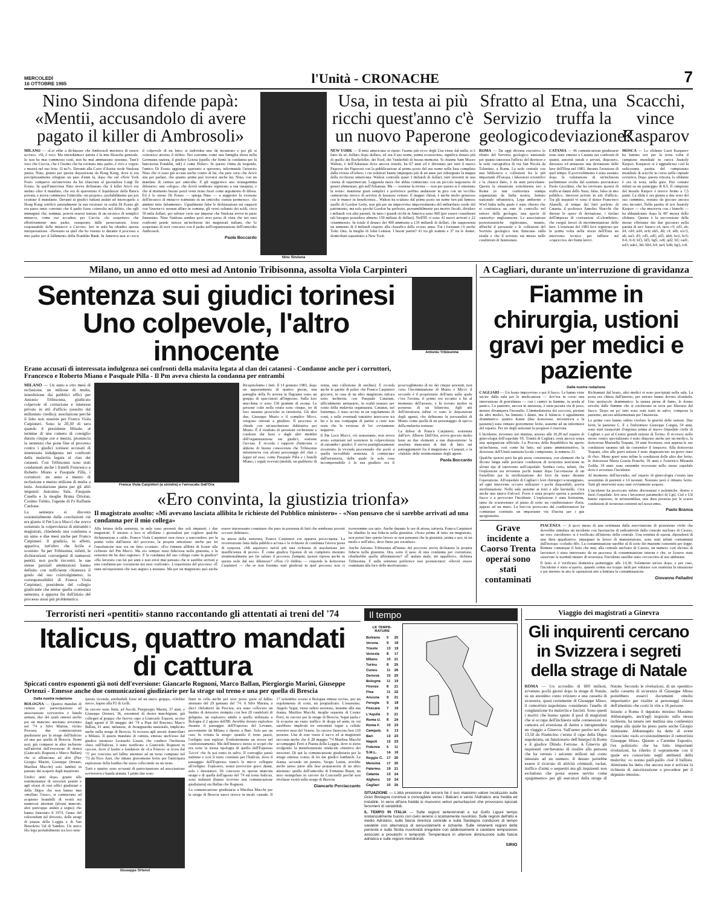MERCOLEDÌ
16 OTTOBRE 1985
l'Unità - CRONACHE
7
Nino Sindona difende papà: «Mentii, accusandolo di avere pagato il killer di Ambrosoli»
MILANO — «Lei ebbe a dichiarare che Ambrosoli meritava di essere ucciso». «Sì, è vero. Ma intendiamoci questa è la mia filosofia generale. Io non ho mai commesso reati, non ho mai ammazzato nessuno. Tant'è vero che Cuccia, che è l'uomo che ha rovinato mio padre, è vivo e vegeto e morirà nel suo letto. O no?». Davanti alla Corte d'Assise siede Sindona junior, Nino, giunto per questa deposizione da Hong Kong, dove si era precipitosamente rifugiato un paio d'anni fa, dopo che sul «New York Post» comparve un'intervista da lui rilasciata al giornalista Luigi Di Fonzo. In quell'intervista Nino aveva dichiarato che il killer Aricò era andato oltre il mandato, che era di spaventare il liquidatore della Banca privata, e aveva commesso l'omicidio «in proprio», probabilmente per poi ricattare il mandante. Davanti ai giudici italiani andati ad interrogarlo a Hong Kong rettificò parzialmente la sua versione: in realtà Di Fonzo gli era parso tanto convinto che il padre fosse coinvolto nel delitto, che egli immaginò che, semmai, poteva essersi trattato di un incarico di semplici minacce, come era accaduto per Cuccia. «Io sospettavo che effettivamente mio padre, esasperato dalle persecuzioni, fosse responsabile delle minacce a Cuccia». Ieri in aula ha ribadito questa interpretazione. «Nessuno sa quel che ho vissuto io durante il processo a mio padre per il fallimento della Franklin Bank. In America non si cerca il colpevole di un fatto; si individua uno da incastrare e poi gli si costruisce attorno il delitto. Noi eravamo come una famiglia ebrea nella Germania nazista, il giudice Griesa (quello che firmò la condanna per la bancarotta Franklin, ndr) è come Hitler». In questo clima da tregenda, l'amico Di Fonzo aggiunge spavento a spavento, informando l'atterrito Nino che ci sono già accuse anche contro di lui, che pare certo che Aricò stia per parlare, che quanto prima può trovarsi anche lui, Nino, con un mandato di cattura per omicidio. E gli suggerisce uno stratagemma difensivo: uno «sfogo», che dovrà sembrare registrato a sua insaputa, e che al momento buono potrà venir tirato fuori come argomento di difesa. Ed è lo stesso Di Fonzo — spiega Nino — a suggerire la versione dell'incarico di minacce tramutato in un omicidio «senza permesso». «Io ammisi tutto falsamente». Ugualmente false le dichiarazioni sui rapporti con Venetucci: nessun affare in comune, gli versò soltanto dei soldi, circa 50 mila dollari, per salvare certe sue imprese che Sindona aveva in parte finanziato. Nino Sindona sembra però aver perso di vista che nei suoi confronti pende tuttora un'inchiesta dei magistrati italiani, che lo sospettano di aver concorso con il padre nell'organizzazione dell'omicidio Ambrosoli.
Paola Boccardo
Nino Sindona
Usa, in testa ai più ricchi quest'anno c'è un nuovo Paperone
NEW YORK — Il mito americano si ripete: l'uomo più ricco degli Usa viene dal nulla, si è fatto da sé, dollaro dopo dollaro, ed ora il suo nome, prima sconosciuto, significa denaro più di quello dei Rockefeller, dei Ford, dei Vanderbilt di buona memoria. Si chiama Sam Moore Walton, è dell'Arkansas dove ancora risiede, ha 67 anni ed è diventato per tutti il nuovo Paperon dei Paperoni con la pubblicazione al primo posto del suo nome nella lista compilata dalla rivista «Forbes» i cui redattori hanno impiegato più di un anno per ridisegnare la mappa della ricchezza americana. Walton controlla quasi 3 miliardi di dollari, tutti investiti in una catena di supermercati. Leggenda narra che abbia cominciato con un piccolo negozietto di generi alimentari, giù nell'Arkansas. Ma — sostiene la rivista — non per questo si è «montato la testa»: mantiene gusti semplici e preferisce perfino andarsene in giro con un vecchio camioncino invece di servirsi di lussuose vetture. E magari chissà, è anche molto generoso con le mance in beneficenza... Walton ha scalzato dal primo posto un nome ben più famoso quello di Gordon Getty, non già per un improvviso impoverimento del miliardario erede del patrimonio, ma solo perché Gordon ha preferito, presumibilmente per motivi fiscali, dividere i miliardi con altri parenti. In tutto i grandi ricchi in America sono 400 (per essere considerati tali bisogna possedere almeno 150 milioni di dollari). Nell'85 ci sono 42 nuovi arrivati e 22 «riammessi». In totale il denaro dei 400 ammonta a 134 miliardi di dollari, che rappresenta un aumento di 9 miliardi rispetto alla classifica dello scorso anno. Tra i fortunati c'è anche Yoko Ono, la moglie di John Lennon. I buoni partiti? 41 tra gli uomini e 37 tra le donne, domiciliati soprattutto a New York.
Sfratto al Servizio geologico
ROMA — Da oggi diventa esecutivo lo sfratto del Servizio geologico nazionale per quanto interessa l'ufficio del direttore e la sede cartografica di via San Nicola da Tolentino, a Roma. La sede centrale con una biblioteca e collezioni fra le più importanti d'Europa, i laboratori scientifici e la «banca dati», è da anni pericolante. Questa la situazione sottolineata ieri a Roma in una conferenza stampa organizzata da Italia nostra, Istituto nazionale urbanistica, Lega ambiente e Wwf Italia nella quale è stato chiesto che si costituisca un ente di controllo nel settore della geologia, una specie di «autority» anglosassone. Le associazioni protezionistiche vigileranno, intanto, affinché il personale e le collezioni del Servizio geologico non finiscano sulla strada e che il servizio sia messo nelle condizioni di funzionare.
Etna, una truffa la deviazione?
CATANIA — 46 comunicazioni giudiziarie sono state emesse a Catania nei confronti di quanti, autorità statali e privati, disposero, diressero ed attuarono una deviazione delle lave dell'Etna nel 1983, durante l'eruzione di quel tempo. Il provvedimento è stato assunto dopo la valutazione di un'inchiesta preliminare svolta dal sostituto procuratore Paolo Giordano, che ha ravvisato ipotesi di truffa ai danni dello Stato, falso, falso in atto pubblico, interessi privati in atti d'ufficio. Tra gli inquisiti vi sono il dottor Francesco Abatelli, al tempo dei fatti prefetto di Catania, il professor Amedeo Sbacchi che diresse le opere di deviazione, i titolari dell'impresa di costruzioni «Colombrita», che eseguì lavori di movimentazione delle lave. L'eruzione del 1983 fece registrare per la prima volta nella storia dell'Etna un intervento tecnico per influire sul «capriccio» dei fiumi lavici.
Scacchi, vince Kasparov
MOSCA — Lo sfidante Garri Kasparov ha battuto ieri per la terza volta il campione mondiale in carica Anatoly Karpov. Kasparov si è aggiudicato così la sedicesima partita del campionato mondiale di scacchi in corso nella capitale sovietica. Dopo questa vittoria, lo sfidante è ora in testa, nella gara. Può contare infatti su un punteggio di 8,5. Il campione del mondo Karpov è invece fermo a 7,5 punti. La sfida è ora giunta a due terzi del suo cammino, restano da giocare ancora otto incontri. Nella partita di ieri Anatoly Karpov — che muoveva con i bianchi — ha abbandonato dopo la 40ª mossa dello sfidante. Questa è la successione delle mosse effettuate dai due giocatori nella partita di ieri: bianco e4, nero c5; nf3, e6; d4, cd4; nd4, nc6; nb5, d6; c4, nf6; n1c3, a6; na3, d5; cd5, ed5; ed5, nb4; be2, bc5; 0-0, 0-0; bf3, bf5; bg5, re8; qd2, b5; rad1, nd3; nab1, h6; bh4, b4; na4, bd6; bg3, rc8.
Milano, un anno ed otto mesi ad Antonio Tribisonna, assolta Viola Carpinteri
Sentenza sui giudici torinesi
Uno colpevole, l'altro innocente
Erano accusati di interessata indulgenza nei confronti della malavita legata al clan dei catanesi - Condanne anche per i corruttori, Francesco e Roberto Miano e Pasquale Pilla - Il Pm aveva chiesto la condanna per entrambi
Antonio Tribisonna
MILANO — Un anno e otto mesi di reclusione, un milione di multa, interdizione dai pubblici uffici per Antonio Tribisonna, giudicato colpevole di corruzione e interesse privato in atti d'ufficio (assolto dal millantato credito); assoluzione perché il fatto non sussiste per Franca Viola Carpinteri. Sono le 20,30 di sera quando il presidente Minale, al termine di una camera di consiglio durata cinque ore e mezza, pronuncia la sentenza che pone fine al processo contro i giudici torinesi accusati di interessata indulgenza nei confronti della malavita legata al clan dei catanesi. Con Tribisonna sono stati condannati anche i fratelli Francesco e Roberto Miano e Pasquale Pilla, i corruttori: un anno e mezzo di reclusione e mezzo milione di multa a testa. Assoluzione piena per gli altri imputati: Antonino Sala, Pasquale Casella e la moglie Bruna Ortolan, Cosimo Tubito, l'agente di Ps Raffaele Cardone.
La sentenza si discosta sostanzialmente dalle conclusioni cui era giunto il Pm Luca Mucci che aveva sostenuto la colpevolezza di entrambi i magistrati, chiedendo una condanna a un anno e due mesi anche per Franca Carpinteri. Il giudizio, in effetti, appariva, tutt'altro che facile e scontato. Se per Tribisonna, infatti, le dichiarazioni convergenti di numerosi pentiti, non pochi riscontri, le sue stesse parziali ammissioni hanno definito con sufficiente chiarezza il grado del suo coinvolgimento, la corresponsabilità di Franca Viola Carpinteri, presidente del collegio giudicante che emise quella contestata sentenza, è apparsa fin dall'inizio del processo assai più problematica.
Franca Viola Carpinteri (a sinistra) e l'avvocato Dall'Ora
Ricapitoliamo i fatti. Il 14 gennaio 1983, dopo un appostamento di quattro giorni, una pattuglia della Ps arresta in flagrante reato un gruppo di spacciatori all'ingrosso. Sulla loro macchina ci sono 150 grammi di eroina. Le persone colte nella retata sono cinque, tre di loro saranno prosciolte in istruttoria. Gli altri due, Giuseppe Muzio e il complice Micci, vengono rinviati a giudizio. Il processo si chiude con un'assoluzione dubitativa per Muzio. È il risultato di pressioni orchestrate e condotte dai boss e dagli altri membri dell'organizzazione sui giudici, sostiene l'accusa. E ricorda i rapporti d'amicizia o almeno di buona conoscenza che Tribisonna intratteneva con alcuni personaggi del clan o legati ad esso, come Pasquale Pilla e i fratelli Miano, i regali ricevuti (mobili, un giubbotto di renna, una collezione di sterline). E ricorda anche le partite di poker che Franca Carpinteri giocava, in casa di un altro magistrato tuttora sotto inchiesta, con Pasquale Canziani, ufficialmente antiquario, in realtà usuraio per conto della malavita organizzata. Cananzi, nel frattempo, è stato ucciso in un regolamento di conti, e sulle eventuali trattative intercorse tra lui e la sua compagna di partite a carte non resta che la versione di lei: ovviamente negativa.
Il Pm Luca Mucci, ciò nonostante, non aveva avuto esitazioni nel sostenere la colpevolezza di entrambi i giudici. E aveva puntigliosamente ricostruito la vicenda processuale che portò a quella incredibile sentenza. A cominciare dall'istruttoria, della quale la sola cosa incomprensibile è la sua giudizio era il proscioglimento di tre dei cinque arrestati, non certo l'incriminazione di Muzio e Micci: il secondo è il proprietario dell'auto sulla quale c'era l'eroina, il primo era accanto a lui al momento dell'arresto, e fu trovato inoltre in possesso di un bilancino. Agli atti dell'istruttoria infine ci sono le deposizioni degli agenti, che delineano la personalità di Muzio come quella di un personaggio di spicco della malavita torinese.
La difesa di Franca Carpinteri, sostenuta dall'avv. Alberto Dall'Ora, aveva giocato molto bene su due elementi a sua disposizione: la assoluta mancanza di dati di fatto sui patteggiamenti fra il magistrato e Cananzi, e la «falsità» delle testimonianze degli agenti.
Paola Boccardo
«Ero convinta, la giustizia trionfa»
Il magistrato assolto: «Mi avevano lasciata allibita le richieste del Pubblico ministero» - «Non pensavo che si sarebbe arrivati ad una condanna per il mio collega»
Alla lettura della sentenza, in aula sono presenti due soli imputati: i due magistrati. E intorno a loro si affollano i giornalisti per cogliere qualche dichiarazione a caldo. Franca Viola Carpinteri non riesce a nascondere, per la prima volta dall'inizio del processo, la propria emozione: anche per lei l'assoluzione non era un fatto scontato. «Ero rimasta allibita di fronte alle richieste del Pm Mucci. Ma ero sempre stata fiduciosa nella giustizia, e la sentenza mi ha dato ragione». E la condanna del suo collega come la giudica? «Ho lavorato con lui per anni e non avrei mai pensato che si sarebbe arrivati a una condanna per corruzione nei suoi confronti». L'esperienza del processo: «È stata un'esperienza che non auguro a nessuno. Ma per un magistrato può anche essere interessante constatare che pure in presenza di fatti che sembrano provati occorre dubitare».
In attesa della sentenza, Franca Carpinteri era apparsa preoccupata. La ricostruzione fatta dalla pubblica accusa e le richieste di condanna l'aveva presa di sorpresa. «Mi aspettavo tutt'al più una richiesta di assoluzione per insufficienza di prove». È come giudica l'ipotesi di un complotto montato strumentalmente per far saltare il processo Zampini, ipotesi ripresa anche in questa sede dal suo difensore? «Non c'è dubbio — risponde la dottoressa Carpinteri — che se non fossimo stati giudicati in quel processo non ci troveremmo ora qui». Anche durante le ore di attesa, tuttavia, Franca Carpinteri ha ribadito la sua fiducia nella giustizia. «Sono prima di tutto un magistrato, non potrei fare questo lavoro se non pensassi che la giustizia, prima o poi, in un modo o nell'altro, deve finire per trionfare».
Anche Antonio Tribisonna all'inizio del processo aveva dichiarato la propria fiducia nella giustizia. Ora, sotto il peso di una condanna per corruzione, ribadirebbe quella affermazione? «È andata male, mi appellerò», dichiara Tribisonna. E sulla sentenza preferisce non pronunciarsi: «Dovrà essere esaminata alla luce delle motivazioni».
A Cagliari, durante un'interruzione di gravidanza
Fiamme in chirurgia, ustioni gravi per medici e paziente
Dalla nostra redazione
CAGLIARI — Un boato improvviso e poi il fuoco. Le hanno viste uscire dalla sala per le medicazioni — dov'era in corso una interruzione di gravidanza — con i camici in fiamme, in preda al panico. La paziente, ancora in anestesia, è stata portata via di peso, mentre divampava l'incendio. L'immediatezza dei soccorsi, prestati da altri medici, ha limitato i danni, ma il bilancio è ugualmente drammatico: quattro donne (due dottoresse, un'ostetrica e la paziente) sono rimaste gravemente ferite, assieme ad un infermiere del reparto. Per tre degli ustionati la prognosi è riservata.
L'incidente, avvenuto ieri mattina, attorno alle 10,20 nel reparto di ginecologia dell'ospedale SS. Trinità di Cagliari, resta ancora senza una spiegazione ufficiale. La Procura della Repubblica ha aperto un'inchiesta, così come ha fatto, sul piano amministrativo, la direzione dell'Unità sanitaria locale competente, la numero 21.
Qualche ipotesi però ha già preso consistenza, con elementi che la dicono lunga sulle precarie condizioni di sicurezza assicurate in alcuni tipi di intervento nell'ospedale. Sembra certo, infatti, che l'esplosione sia avvenuta pochi istanti dopo l'accensione di un fornellino per la sterilizzazione dei ferri da usare durante l'operazione. All'ospedale di Cagliari i ferri chirurgici scarseggiano, ad ogni intervento occorre utilizzare i pochi disponibili, previa sterilizzazione. Nella sala assieme ai ferri e alle bacinelle, c'era anche una tanica d'alcool. Forse è stata proprio questa a prendere fuoco e a provocare l'incidente. L'esplosione è stata fortissima, tanto da scaraventare al piano di sotto un condizionatore d'aria, appeso ad un muro. La breccia provocata dal condizionatore ha comunque costituito un importante via d'uscita per i gas sprigionatisi.
Richiamati dal boato, altri medici si sono precipitati nella sala. La porta era chiusa dall'interno, per entrare hanno dovuto sfondarla. Uno spettacolo drammatico: la stanza piena di fumo, le donne avvolte dalle fiamme che si rotolavano in terra per liberarsi dal fuoco. Dopo un po' tutti sono stati tratti in salvo, compresa la paziente, ancora addormentata per l'anestesia.
Le prime cure hanno subito rivelato la gravità delle ustioni. Due feriti, la paziente C. F. e l'infermiere Giuseppe Congia, 54 anni, sono stati trasportati d'urgenza prima al nuovo Ospedale civile di Cagliari e poi al Centro grandi ustioni di Torino. Il ricovero nello stesso centro specializzato è stato disposto anche per un medico, la dottoressa Marinella Trapani, 34 anni livornese, non appena le sue condizioni saranno tali da consentire il trasporto. Alla dottoressa Trapani, oltre alle gravi ustioni è stato diagnosticato un grave stato di choc. Meno gravi sono infine le condizioni delle altre due ferite, la dottoressa Maria Grazia Franchi, 39 anni e l'ostetrica Miranda Zedda, 34 anni: sono entrambe ricoverate nello stesso ospedale dove è avvenuto l'incidente.
Al momento dell'incendio, nel reparto di ginecologia c'erano una sessantina di pazienti e 14 neonati. Nessuno però è rimasto ferito. Tutti gli interventi sono stati ovviamente sospesi.
L'incidente ha provocato subito discussioni e polemiche, dentro e fuori l'ospedale. Ieri sera i lavoratori paramedici di Cgil, Cisl e Uil hanno espresso, in un'assemblea, una dura protesta per le scarse condizioni di sicurezza esistenti nel nosocomio.
Paolo Branca
Grave incidente a Caorso Trenta operai sono stati contaminati
PIACENZA — A poco meno di una settimana dalla esercitazione di protezione civile che dovrebbe simulare un incidente con fuoriuscita di radioattività dalla centrale nucleare di Caorso, un vero «incidente» si è verificato all'interno della centrale. Una trentina di operai, dipendenti di una ditta appaltatrice, impegnati in lavori di manutenzione, sono stati infatti contaminati dall'isotopo «cobalto 60». La contaminazione sarebbe al di sotto dei massimi consentiti per legge. Rimane comunque il fatto che mai, alla centrale nucleare di Caorso, un numero così elevato di lavoratori è stato interessato da un processo di contaminazione interna e che, se fossero state osservate le normali misure di sicurezza, l'incidente sarebbe stato circoscritto al suo ambiente.
Il fatto si è verificato domenica pomeriggio alle 14,30. Solamente un'ora dopo, e per caso, l'incidente è stato scoperto, quando ormai era troppo tardi per valutare con esattezza la situazione e per mettere in atto le operazioni atte a limitare la contaminazione.
Giovanna Palladini
Terroristi neri «pentiti» stanno raccontando gli attentati ai treni del '74
Italicus, quattro mandati di cattura
Spiccati contro esponenti già noti dell'eversione: Giancarlo Rognoni, Marco Ballan, Piergiorgio Marini, Giuseppe Ortenzi - Emesse anche due comunicazioni giudiziarie per la strage sul treno e una per quella di Brescia
Dalla nostra redazione
BOLOGNA — Quattro mandati di cattura per partecipazione ad associazione sovversiva e banda armata, due dei quali emessi anche per un mancato attentato avvenuto nel '74 a Silvi Marina, vicino Pescara; due comunicazioni giudiziarie per la strage dell'Italicus ed una per quella di Brescia. Nomi noti, già comparsi in altre inchieste sull'attività dell'eversione di destra (Giancarlo Rognoni e Marco Ballan) che si affiancano ad altri (Pier Giorgio Marini, Giuseppe Ortenzi, Marilisa Macchi) solo lambiti in passato dai sospetti degli inquirenti.
Undici anni dopo, grazie alle testimonianze di terroristi pentiti e agli sforzi di vari uffici giudiziari e della Digos che non hanno mai «mollato l'osso», si cominciano ad acquisire brandelli di verità sui numerosi attentati (alcuni mancati, altri purtroppo andati a segno) che hanno funestato il 1974, l'anno del referendum sul divorzio, delle stragi di piazza della Loggia e di San Benedetto Val di Sambro. Un unico filo lega probabilmente tra loro tutte
queste vicende, attribuibili forse ad un unico gruppo, «Ordine nero», legato alla P2 di Gelli.
In carcere sono finiti, ad Ascoli, Piergiorgio Marini, 37 anni, e Giuseppe Ortenzi, 36, estremisti di destra marchigiani, già collegati al gruppo che faceva capo a Giancarlo Esposti, ucciso dagli agenti il 30 maggio del '74 a Pian del Rascino; Marco Ballan, 41 anni, milanese, di Avanguardia nazionale, implicato anche nella strage di Brescia. Si trovava agli arresti domiciliari a Milano. Il quarto mandato di cattura, emesso anch'esso dal giudice istruttore Leonardo Grassi, che conduce l'inchiesta «bis» sull'Italicus, è stato notificato a Giancarlo Rognoni in carcere, dove il leader e fondatore de «La Fenice» si trova dal '77 per concorso nel fallito attentato ad un treno compiuto nel '73 da Nico Azzi, che rimase gravemente ferito per l'anticipata esplosione della bomba che stava collocando su un treno.
Tutti e quattro sono accusati di partecipazione ad associazione sovversiva e banda armata. I primi due sono
Giuseppe Ortenzi
finiti in cella anche per aver preso parte al fallito attentato del 29 gennaio del '74. A Silvi Marina, a dieci chilometri da Pescara, era stato collocato un fustino di detersivo riempito con ben 20 candelotti di gelignite, un esplosivo simile a quello utilizzato a Bologna il 2 agosto dell'80. Avrebbe dovuto esplodere durante il passaggio dell'Espresso del Levante, proveniente da Milano e diretto a Bari. Solo per un caso fu evitata la strage: quando il treno passò, l'ordigno non esplose. Evidentemente un errore nel confezionamento. Ma dell'innesco stesso si scoprì che era sotto la stessa tipologia di quello dell'Espresso 'Lecce' che fu poi tratto in salvo. Il convoglio passò indenne e così il treno continuò per l'Italicus, dove il passaggio dell'Espresso trancò le micce collegate all'ordigno. Esplosero, senza provocare gravi danni, solo i detonatori. Di concorso in questa mancata strage e di quella dell'agosto del '74 sul treno Italicus, sono indiziati (hanno ricevuto una comunicazione giudiziaria) sia Ballan che Rognoni.
La comunicazione giudiziaria a Marilisa Macchi per la strage di Brescia nasce invece in modo casuale. Il 17 settembre scorso a Bologna rimase ucciso, per un regolamento di conti, un pregiudicato. L'assassino, Angelo Segat, viene subito arrestato, insieme alla sua donna, Marilisa Macchi, moglie separata di Cesare Ferri, in carcere per la strage di Brescia. Segat parla e fa scoprire un vasto traffico di droga ed armi, in cui sarebbero implicati tre estremisti legati a cellule eversive nere del Veneto. In carcere finiscono ben 110 persone. Una di esse vuota il sacco ed ai magistrati racconta anche che il 28 maggio '74 Marilisa Macchi accompagnò Ferri a Piazza della Loggia, dove si stava svolgendo la manifestazione sindacale obiettivo dei terroristi. Di qui la comunicazione giudiziaria per la strage emessa contro di lei dai giudici lombardi. La donna, secondo un pentito, Sergio Latini, avrebbe anche preso parte alla fase preparatoria di un altro attentato: quello dell'omicidio di Ermanno Buzzi, un nero strangolato in carcere da Concutelli perché non rivelasse verità sulla strage di Brescia.
Giancarlo Perciaccante
Il tempo
| LE TEMPE- RATURE | | |
| --- | --- | --- |
| Bolzano | 5 | 25 |
| Verona | 9 | 18 |
| Trieste | 13 | 19 |
| Venezia | 8 | 17 |
| Milano | 10 | 21 |
| Torino | 8 | 25 |
| Cuneo | 11 | 26 |
| Genova | 15 | 25 |
| Bologna | 11 | 19 |
| Firenze | 8 | 21 |
| Pisa | 11 | 22 |
| Ancona | 9 | 21 |
| Perugia | 9 | 18 |
| Pescara | 7 | 19 |
| L'Aquila | 3 | 21 |
| Roma U. | 8 | 24 |
| Roma F. | 10 | 23 |
| Campob. | 5 | 13 |
| Bari | 13 | 23 |
| Napoli | 12 | 23 |
| Potenza | 5 | 11 |
| S.M.L. | 14 | 16 |
| Reggio C. | 17 | 20 |
| Messina | 17 | 20 |
| Palermo | 19 | 21 |
| Catania | 13 | 24 |
| Alghero | 10 | 24 |
| Cagliari | 10 | 25 |
SITUAZIONE — L'alta pressione che ancora ha il suo massimo valore localizzato sulla Gran Bretagna continua a convogliare verso i Balcani e verso l'Adriatico aria fredda ed instabile. In seno all'aria fredda si muovono veloci perturbazioni che provocano spiccati fenomeni di variabilità.
IL TEMPO IN ITALIA — Sulle regioni settentrionali e sul Golfo Ligure tempo sostanzialmente buono con cielo sereno o scarsamente nuvoloso. Sulle regioni dell'alto e medio Adriatico, sulla fascia tirrenica centrale e sulla Sardegna condizioni di tempo variabile con alternanza di annuvolamenti e schiarite. Sulle rimanenti regioni della penisola e sulla Sicilia nuvolosità irregolare con addensamenti a carattere temporaneo associati a piovaschi o temporali. Temperatura in ulteriore diminuzione sulla fascia adriatica e sulle regioni meridionali.
SIRIO
Viaggio dei magistrati a Ginevra
Gli inquirenti cercano in Svizzera i segreti della strage di Natale
ROMA — Un accredito di 600 milioni, avvenuto pochi giorni dopo la strage di Natale, su un anonimo conto svizzero e una cassetta di sicurezza, quasi certamente di Giuseppe Misso, il camorrista napoletano considerato l'anello di congiunzione tra malavita e fascisti. Sono questi i motivi che hanno spinto il pool di magistrati che si occupa dell'inchiesta sulle connessioni tra camorra ed eversione di destra a intraprendere un viaggio a Ginevra. Sull'aereo partito ieri alle 13,50 da Fiumicino c'erano il capo della Digos napoletana, un funzionario dell'Interpol di Roma e il giudice Olindo Ferrone. A Ginevra gli inquirenti cercheranno di risalire alla persona che ha versato i seicento milioni sul conto intestato ad un numero. Il denaro potrebbe essere il ricavato di attività criminali, racket, traffico d'armi o sequestri ma gli inquirenti non escludono che possa essere servito come «pagamento» per gli esecutori della strage di Natale. Secondo le rivelazioni, di un «pentito» nella cassetta di sicurezza di Giuseppe Misso potrebbero essercì documenti «molto importanti» per risalire ai personaggi chiave dell'attentato che costò la vita a 16 persone.
Intanto a Roma il deputato missino Massimo Abbatangelo, anch'egli inquisito sulla stessa inchiesta, ha tenuto ieri mattina una conferenza stampa alla quale ha preso parte anche Giorgio Almirante. Abbatangelo ha detto di avere conosciuto «solo occasionalmente» il camorrista Giuseppe Misso. Quanto a Carmine Esposito, l'ex poliziotto che ha fatto importanti rivelazioni, ha riferito il soprannome con il quale era conosciuto negli ambienti della malavita: «o nonno pailì-pailì» cioè il ballista. Almirante ha detto che ancora non è arrivata la richiesta di autorizzazione a procedere per il deputato missino.